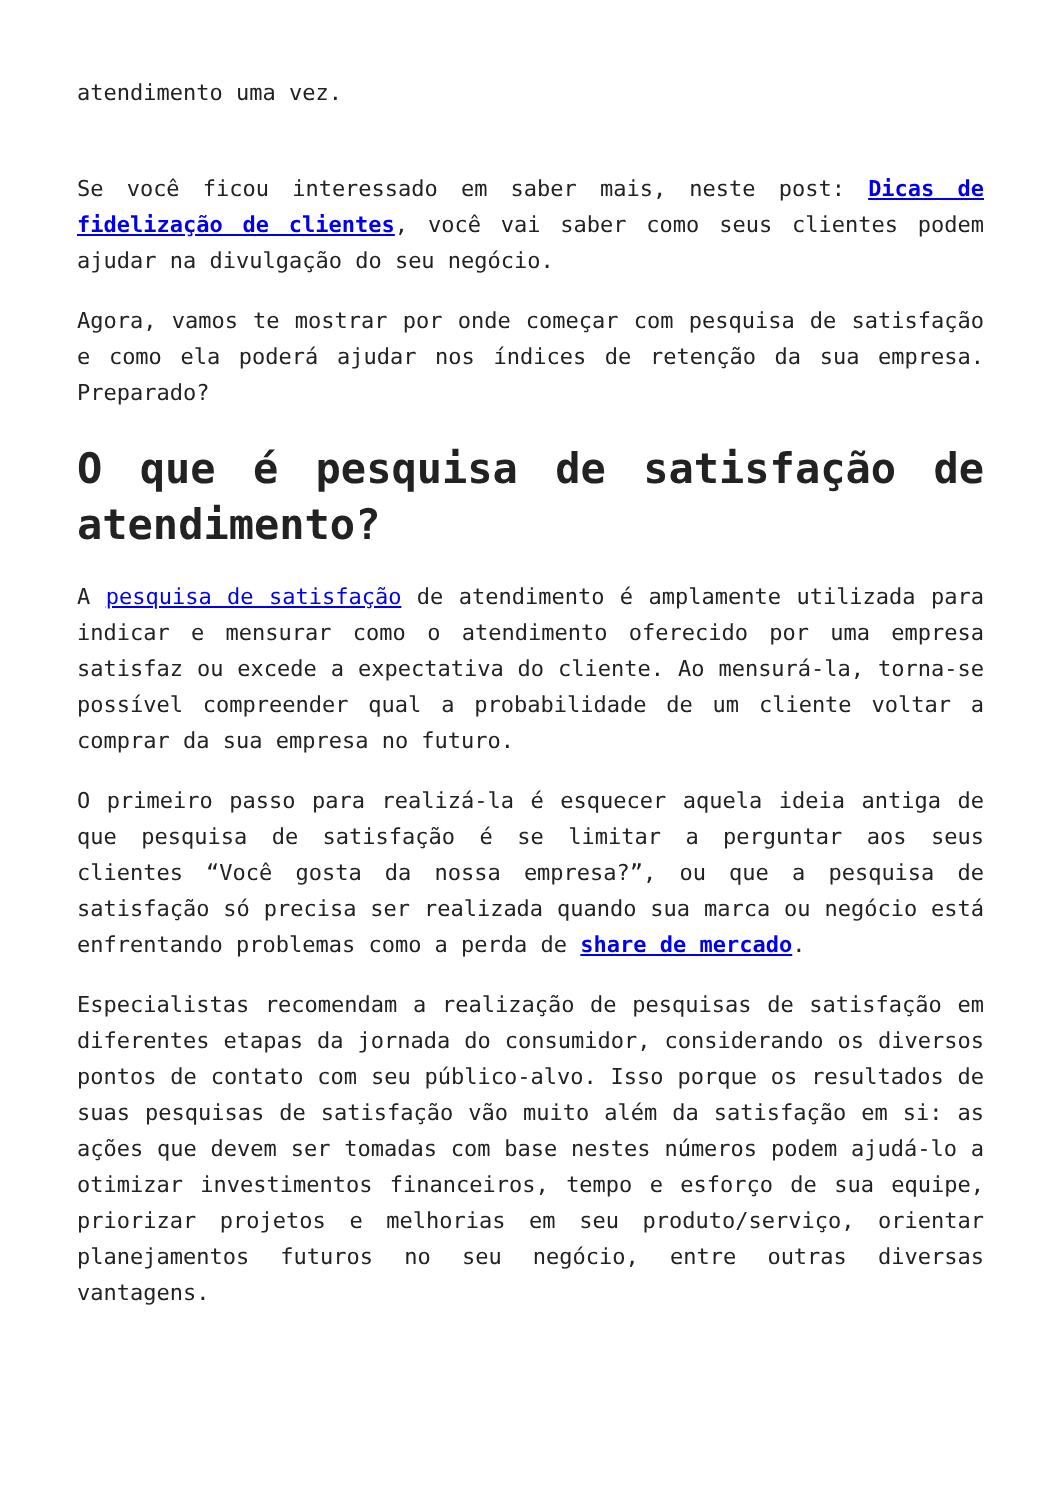atendimento uma vez.
Se você ficou interessado em saber mais, neste post: Dicas de fidelização de clientes, você vai saber como seus clientes podem ajudar na divulgação do seu negócio.
Agora, vamos te mostrar por onde começar com pesquisa de satisfação e como ela poderá ajudar nos índices de retenção da sua empresa. Preparado?
O que é pesquisa de satisfação de atendimento?
A pesquisa de satisfação de atendimento é amplamente utilizada para indicar e mensurar como o atendimento oferecido por uma empresa satisfaz ou excede a expectativa do cliente. Ao mensurá-la, torna-se possível compreender qual a probabilidade de um cliente voltar a comprar da sua empresa no futuro.
O primeiro passo para realizá-la é esquecer aquela ideia antiga de que pesquisa de satisfação é se limitar a perguntar aos seus clientes “Você gosta da nossa empresa?”, ou que a pesquisa de satisfação só precisa ser realizada quando sua marca ou negócio está enfrentando problemas como a perda de share de mercado.
Especialistas recomendam a realização de pesquisas de satisfação em diferentes etapas da jornada do consumidor, considerando os diversos pontos de contato com seu público-alvo. Isso porque os resultados de suas pesquisas de satisfação vão muito além da satisfação em si: as ações que devem ser tomadas com base nestes números podem ajudá-lo a otimizar investimentos financeiros, tempo e esforço de sua equipe, priorizar projetos e melhorias em seu produto/serviço, orientar planejamentos futuros no seu negócio, entre outras diversas vantagens.